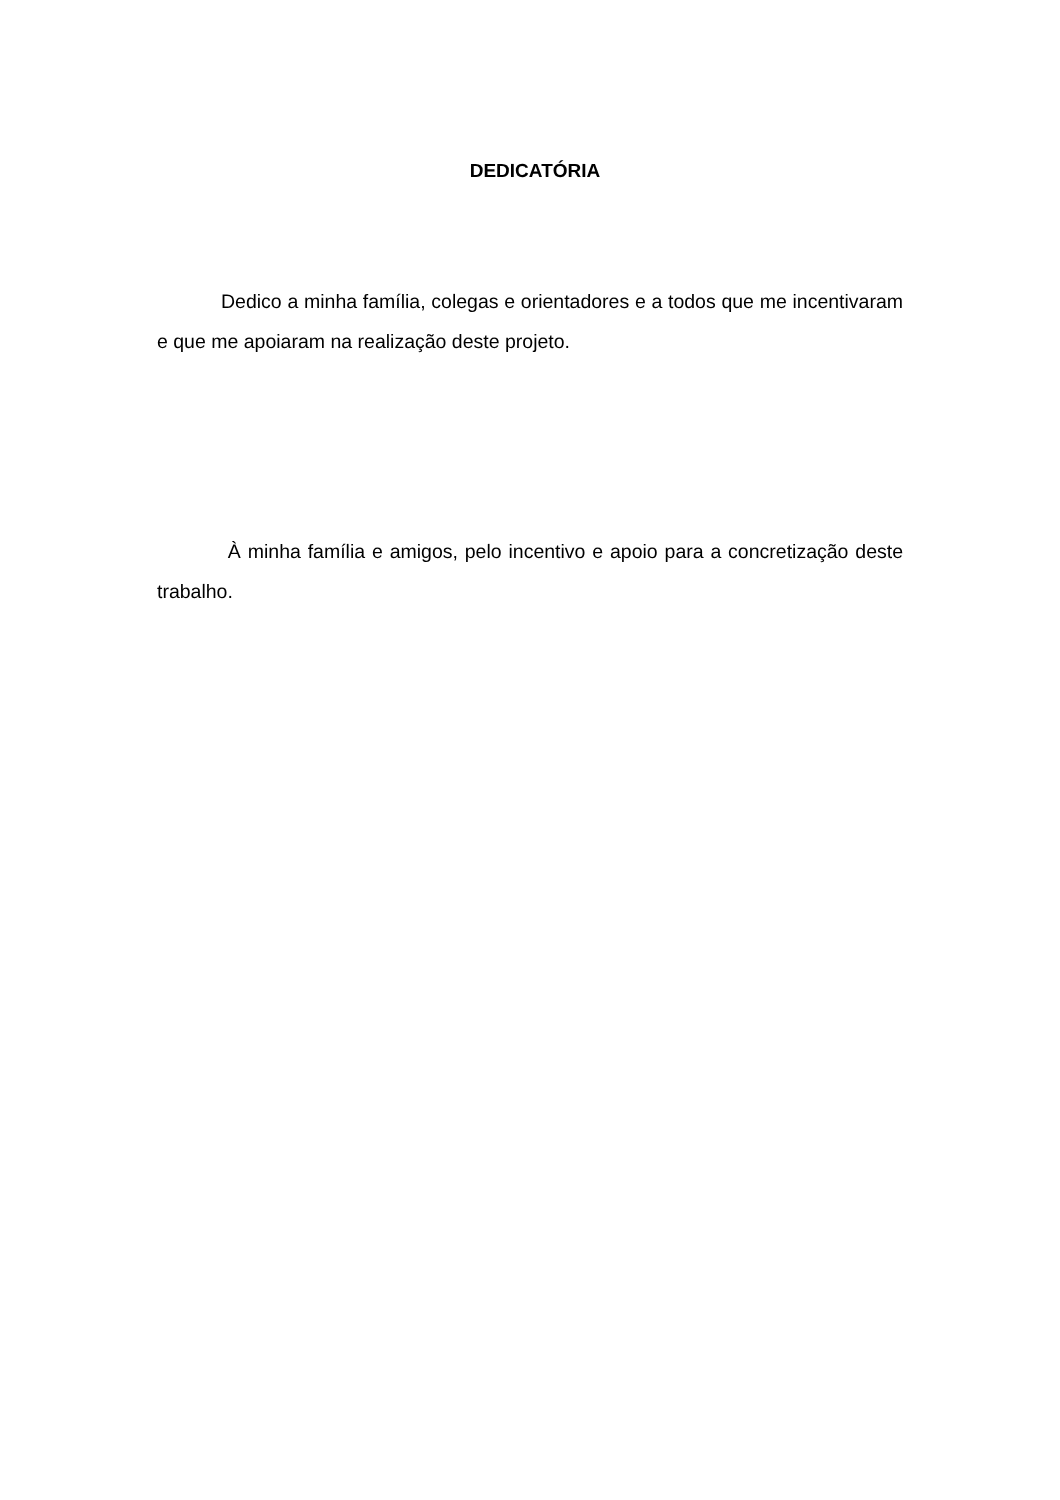DEDICATÓRIA
Dedico a minha família, colegas e orientadores e a todos que me incentivaram e que me apoiaram na realização deste projeto.
À minha família e amigos, pelo incentivo e apoio para a concretização deste trabalho.